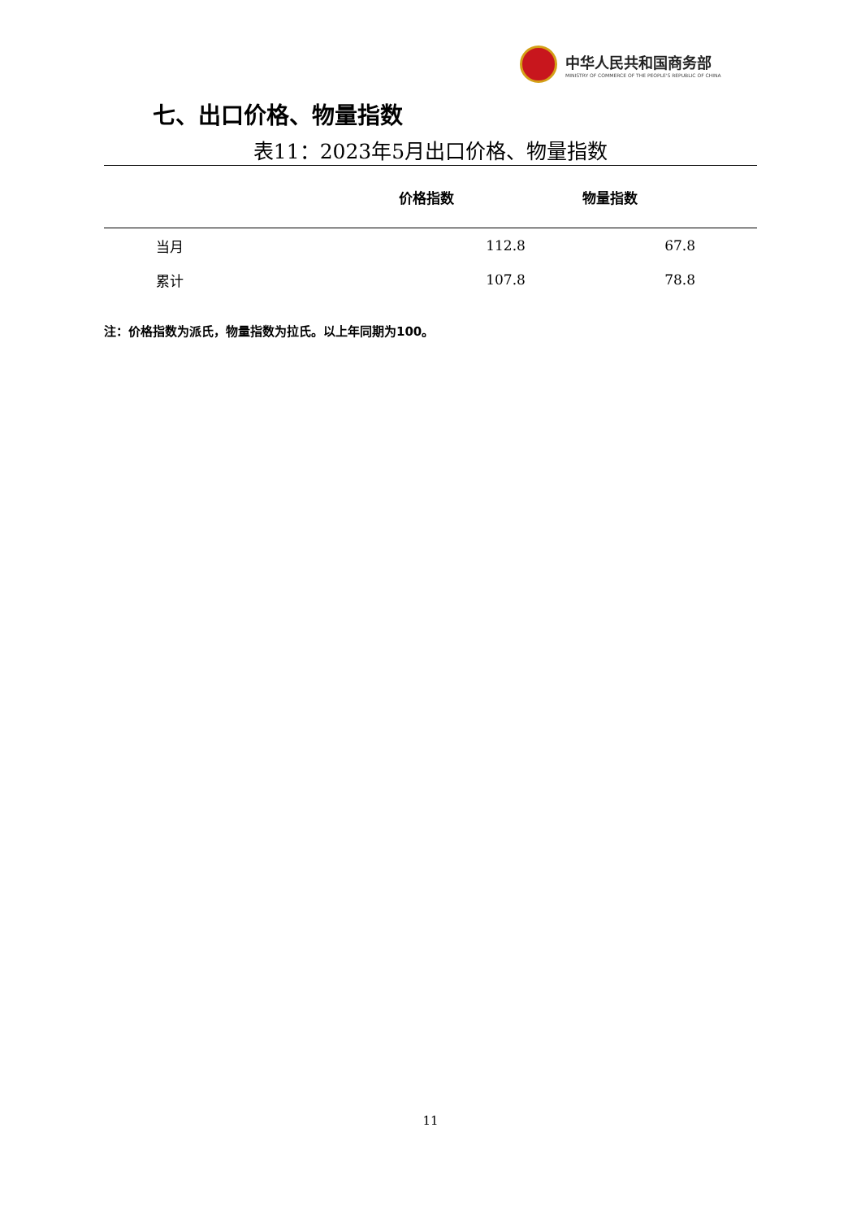中华人民共和国商务部
MINISTRY OF COMMERCE OF THE PEOPLE'S REPUBLIC OF CHINA
七、出口价格、物量指数
表11：2023年5月出口价格、物量指数
| | 价格指数 | 物量指数 |
| --- | --- | --- |
| 当月 | 112.8 | 67.8 |
| 累计 | 107.8 | 78.8 |
注：价格指数为派氏，物量指数为拉氏。以上年同期为100。
11